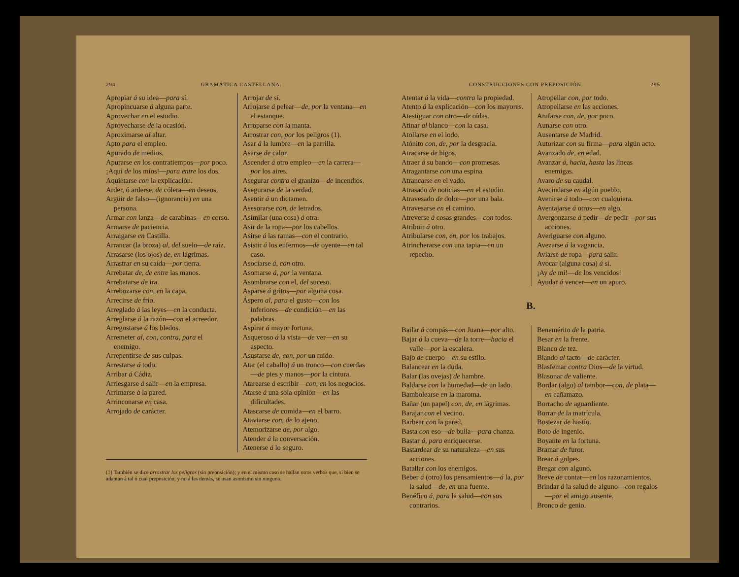294 GRAMÁTICA CASTELLANA.
Apropiar á su idea—para sí.
Apropincuarse á alguna parte.
Aprovechar en el estudio.
Aprovecharse de la ocasión.
Aproximarse al altar.
Apto para el empleo.
Apurado de medios.
Apurarse en los contratiempos—por poco.
¡Aquí de los míos!—para entre los dos.
Aquietarse con la explicación.
Arder, ó arderse, de cólera—en deseos.
Argüir de falso—(ignorancia) en una persona.
Armar con lanza—de carabinas—en corso.
Armarse de paciencia.
Arraigarse en Castilla.
Arrancar (la broza) al, del suelo—de raíz.
Arrasarse (los ojos) de, en lágrimas.
Arrastrar en su caída—por tierra.
Arrebatar de, de entre las manos.
Arrebatarse de ira.
Arrebozarse con, en la capa.
Arrecirse de frío.
Arreglado á las leyes—en la conducta.
Arreglarse á la razón—con el acreedor.
Arregostarse á los bledos.
Arremeter al, con, contra, para el enemigo.
Arrepentirse de sus culpas.
Arrestarse á todo.
Arribar á Cádiz.
Arriesgarse á salir—en la empresa.
Arrimarse á la pared.
Arrinconarse en casa.
Arrojado de carácter.
Arrojar de sí.
Arrojarse á pelear—de, por la ventana—en el estanque.
Arroparse con la manta.
Arrostrar con, por los peligros (1).
Asar á la lumbre—en la parrilla.
Asarse de calor.
Ascender á otro empleo—en la carrera—por los aires.
Asegurar contra el granizo—de incendios.
Asegurarse de la verdad.
Asentir á un dictamen.
Asesorarse con, de letrados.
Asimilar (una cosa) á otra.
Asir de la ropa—por los cabellos.
Asirse á las ramas—con el contrario.
Asistir á los enfermos—de oyente—en tal caso.
Asociarse á, con otro.
Asomarse á, por la ventana.
Asombrarse con el, del suceso.
Asparse á gritos—por alguna cosa.
Áspero al, para el gusto—con los inferiores—de condición—en las palabras.
Aspirar á mayor fortuna.
Asqueroso á la vista—de ver—en su aspecto.
Asustarse de, con, por un ruido.
Atar (el caballo) á un tronco—con cuerdas—de pies y manos—por la cintura.
Atarearse á escribir—con, en los negocios.
Atarse á una sola opinión—en las dificultades.
Atascarse de comida—en el barro.
Ataviarse con, de lo ajeno.
Atemorizarse de, por algo.
Atender á la conversación.
Atenerse á lo seguro.
(1) También se dice arrostrar los peligros (sin preposición); y en el mismo caso se hallan otros verbos que, si bien se adaptan á tal ó cual preposición, y no á las demás, se usan asimismo sin ninguna.
CONSTRUCCIONES CON PREPOSICIÓN. 295
Atentar á la vida—contra la propiedad.
Atento á la explicación—con los mayores.
Atestiguar con otro—de oídas.
Atinar al blanco—con la casa.
Atollarse en el lodo.
Atónito con, de, por la desgracia.
Atracarse de higos.
Atraer á su bando—con promesas.
Atragantarse con una espina.
Atrancarse en el vado.
Atrasado de noticias—en el estudio.
Atravesado de dolor—por una bala.
Atravesarse en el camino.
Atreverse á cosas grandes—con todos.
Atribuir á otro.
Atribularse con, en, por los trabajos.
Atrincherarse con una tapia—en un repecho.
Atropellar con, por todo.
Atropellarse en las acciones.
Atufarse con, de, por poco.
Aunarse con otro.
Ausentarse de Madrid.
Autorizar con su firma—para algún acto.
Avanzado de, en edad.
Avanzar á, hacia, hasta las líneas enemigas.
Avaro de su caudal.
Avecindarse en algún pueblo.
Avenirse á todo—con cualquiera.
Aventajarse á otros—en algo.
Avergonzarse á pedir—de pedir—por sus acciones.
Averiguarse con alguno.
Avezarse á la vagancia.
Aviarse de ropa—para salir.
Avocar (alguna cosa) á sí.
¡Ay de mí!—de los vencidos!
Ayudar á vencer—en un apuro.
B.
Bailar á compás—con Juana—por alto.
Bajar á la cueva—de la torre—hacia el valle—por la escalera.
Bajo de cuerpo—en su estilo.
Balancear en la duda.
Balar (las ovejas) de hambre.
Baldarse con la humedad—de un lado.
Bambolearse en la maroma.
Bañar (un papel) con, de, en lágrimas.
Barajar con el vecino.
Barbear con la pared.
Basta con eso—de bulla—para chanza.
Bastar á, para enriquecerse.
Bastardear de su naturaleza—en sus acciones.
Batallar con los enemigos.
Beber á (otro) los pensamientos—á la, por la salud—de, en una fuente.
Benéfico á, para la salud—con sus contrarios.
Benemérito de la patria.
Besar en la frente.
Blanco de tez.
Blando al tacto—de carácter.
Blasfemar contra Dios—de la virtud.
Blasonar de valiente.
Bordar (algo) al tambor—con, de plata—en cañamazo.
Borracho de aguardiente.
Borrar de la matrícula.
Bostezar de hastío.
Boto de ingenio.
Boyante en la fortuna.
Bramar de furor.
Brear á golpes.
Bregar con alguno.
Breve de contar—en los razonamientos.
Brindar á la salud de alguno—con regalos—por el amigo ausente.
Bronco de genio.